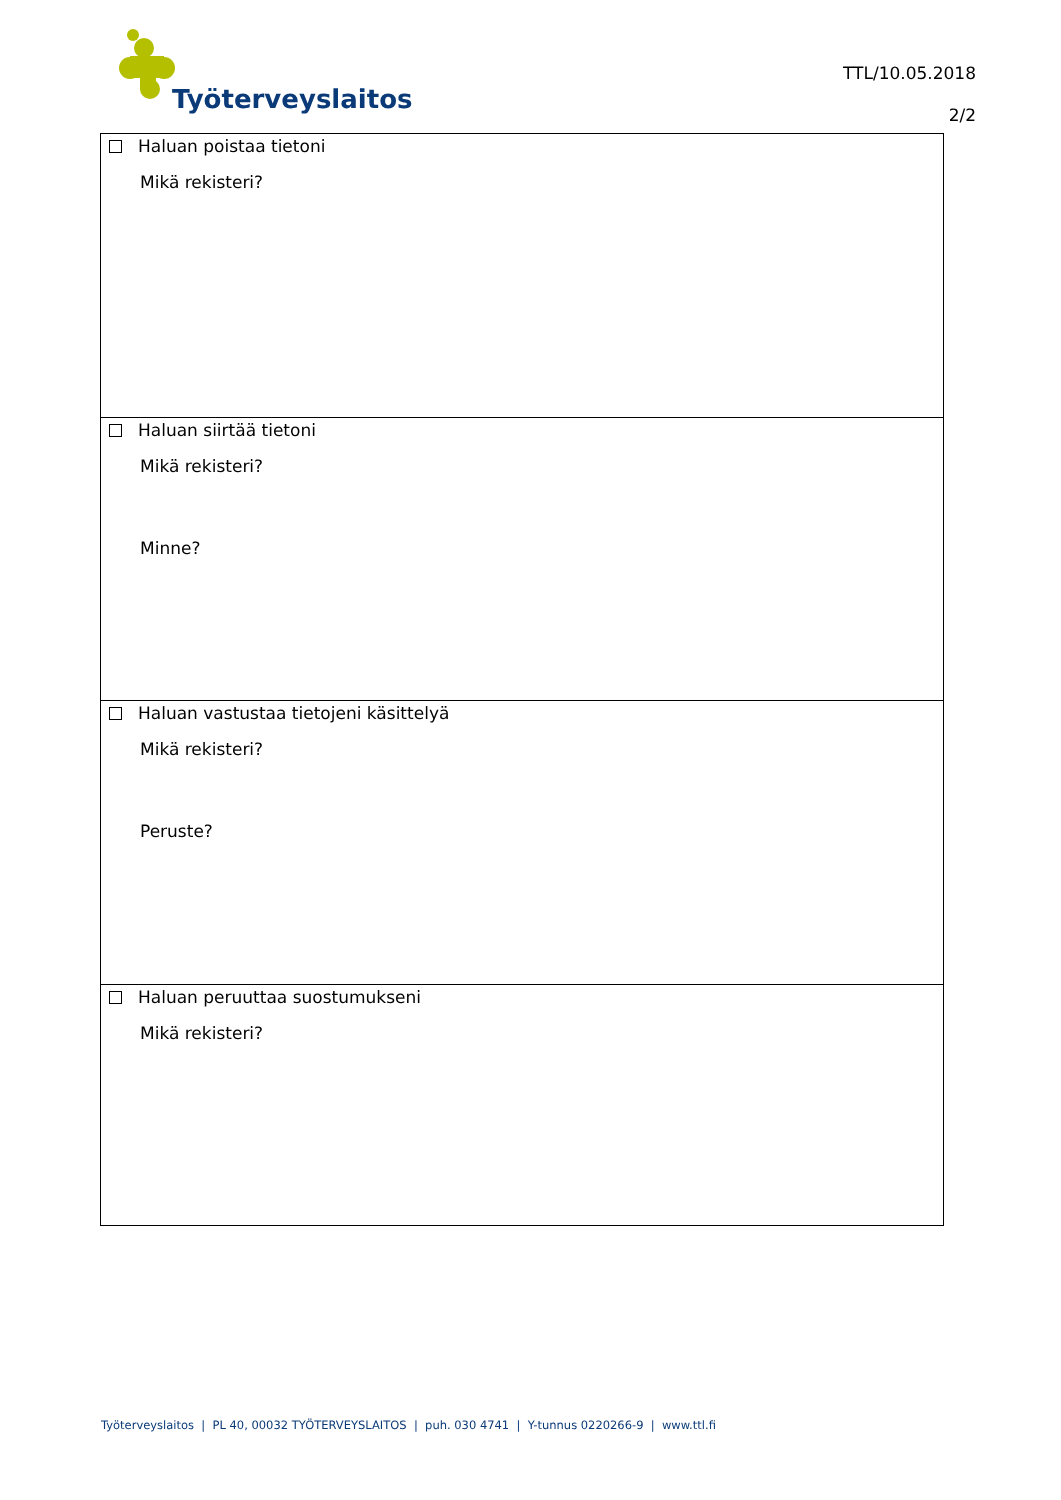Työterveyslaitos
TTL/10.05.2018
2/2
Haluan poistaa tietoni
Mikä rekisteri?
Haluan siirtää tietoni
Mikä rekisteri?
Minne?
Haluan vastustaa tietojeni käsittelyä
Mikä rekisteri?
Peruste?
Haluan peruuttaa suostumukseni
Mikä rekisteri?
Työterveyslaitos | PL 40, 00032 TYÖTERVEYSLAITOS | puh. 030 4741 | Y-tunnus 0220266-9 | www.ttl.fi